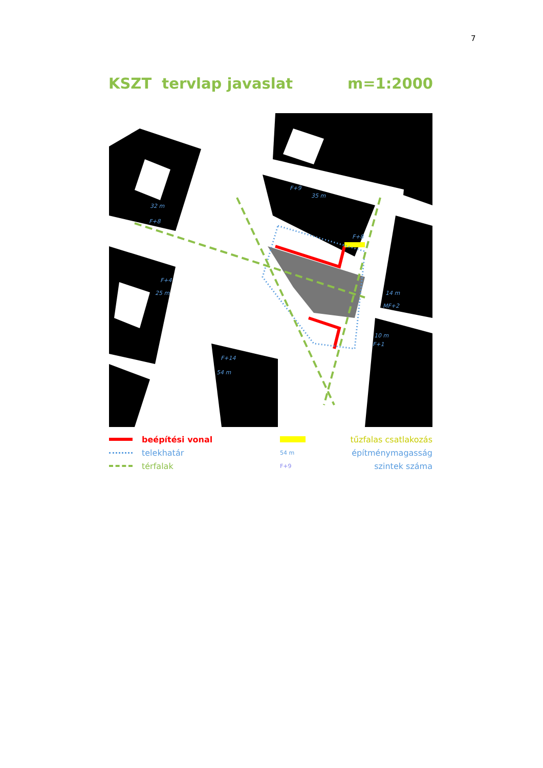7
KSZT tervlap javaslat m=1:2000
F+9
35 m
32 m
F+8
F+8
F+4
25 m
14 m
MF+2
10 m
F+1
F+14
54 m
beépítési vonal tűzfalas csatlakozás
telekhatár
54 m
építménymagasság
térfalak
F+9
szintek száma